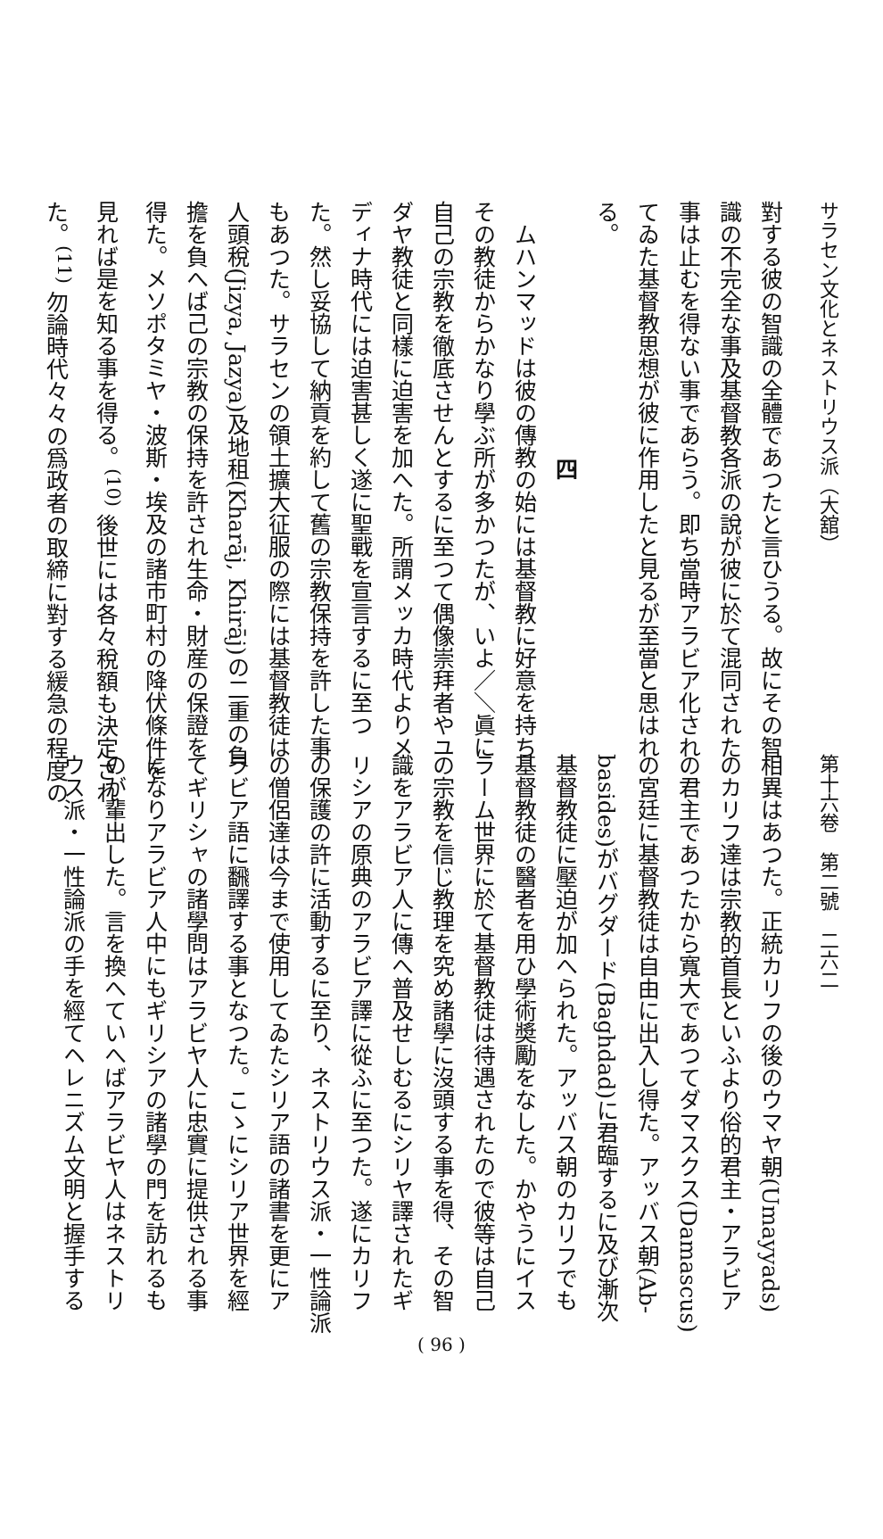サラセン文化とネストリウス派（大舘）
對する彼の智識の全體であつたと言ひうる。故にその智
識の不完全な事及基督教各派の說が彼に於て混同された
事は止むを得ない事であらう。即ち當時アラビア化され
てゐた基督教思想が彼に作用したと見るが至當と思はれ
る。
四
　ムハンマッドは彼の傳教の始には基督教に好意を持ち
その教徒からかなり學ぶ所が多かつたが、いよ／＼眞に
自己の宗教を徹底させんとするに至つて偶像崇拜者やユ
ダヤ教徒と同樣に迫害を加へた。所謂メッカ時代よりメ
ディナ時代には迫害甚しく遂に聖戰を宣言するに至つ
た。然し妥協して納貢を約して舊の宗教保持を許した事
もあつた。サラセンの領土擴大征服の際には基督教徒は
人頭稅(Jizya, Jazya)及地租(Kharāj, Khirāj)の二重の負
擔を負へば己の宗教の保持を許され生命・財産の保證を
得た。メソポタミヤ・波斯・埃及の諸市町村の降伏條件を
見れば是を知る事を得る。<sup>(10)</sup> 後世には各々稅額も決定され
た。<sup>(11)</sup> 勿論時代々々の爲政者の取締に對する緩急の程度の
第十六卷　第二號　二六二
相異はあつた。正統カリフの後のウマヤ朝(Umayyads)
のカリフ達は宗教的首長といふより俗的君主・アラビア
の君主であつたから寬大であつてダマスクス(Damascus)
の宮廷に基督教徒は自由に出入し得た。アッバス朝(Ab-
basides)がバグダード(Baghdad)に君臨するに及び漸次
基督教徒に壓迫が加へられた。アッバス朝のカリフでも
基督教徒の醫者を用ひ學術奬勵をなした。かやうにイス
ラーム世界に於て基督教徒は待遇されたので彼等は自己
の宗教を信じ教理を究め諸學に沒頭する事を得、その智
識をアラビア人に傳へ普及せしむるにシリヤ譯されたギ
リシアの原典のアラビア譯に從ふに至つた。遂にカリフ
の保護の許に活動するに至り、ネストリウス派・一性論派
の僧侶達は今まで使用してゐたシリア語の諸書を更にア
ラビア語に飜譯する事となつた。こゝにシリア世界を經
てギリシャの諸學問はアラビヤ人に忠實に提供される事
になりアラビア人中にもギリシアの諸學の門を訪れるも
のが輩出した。言を換へていへばアラビヤ人はネストリ
ウス派・一性論派の手を經てヘレニズム文明と握手する
( 96 )